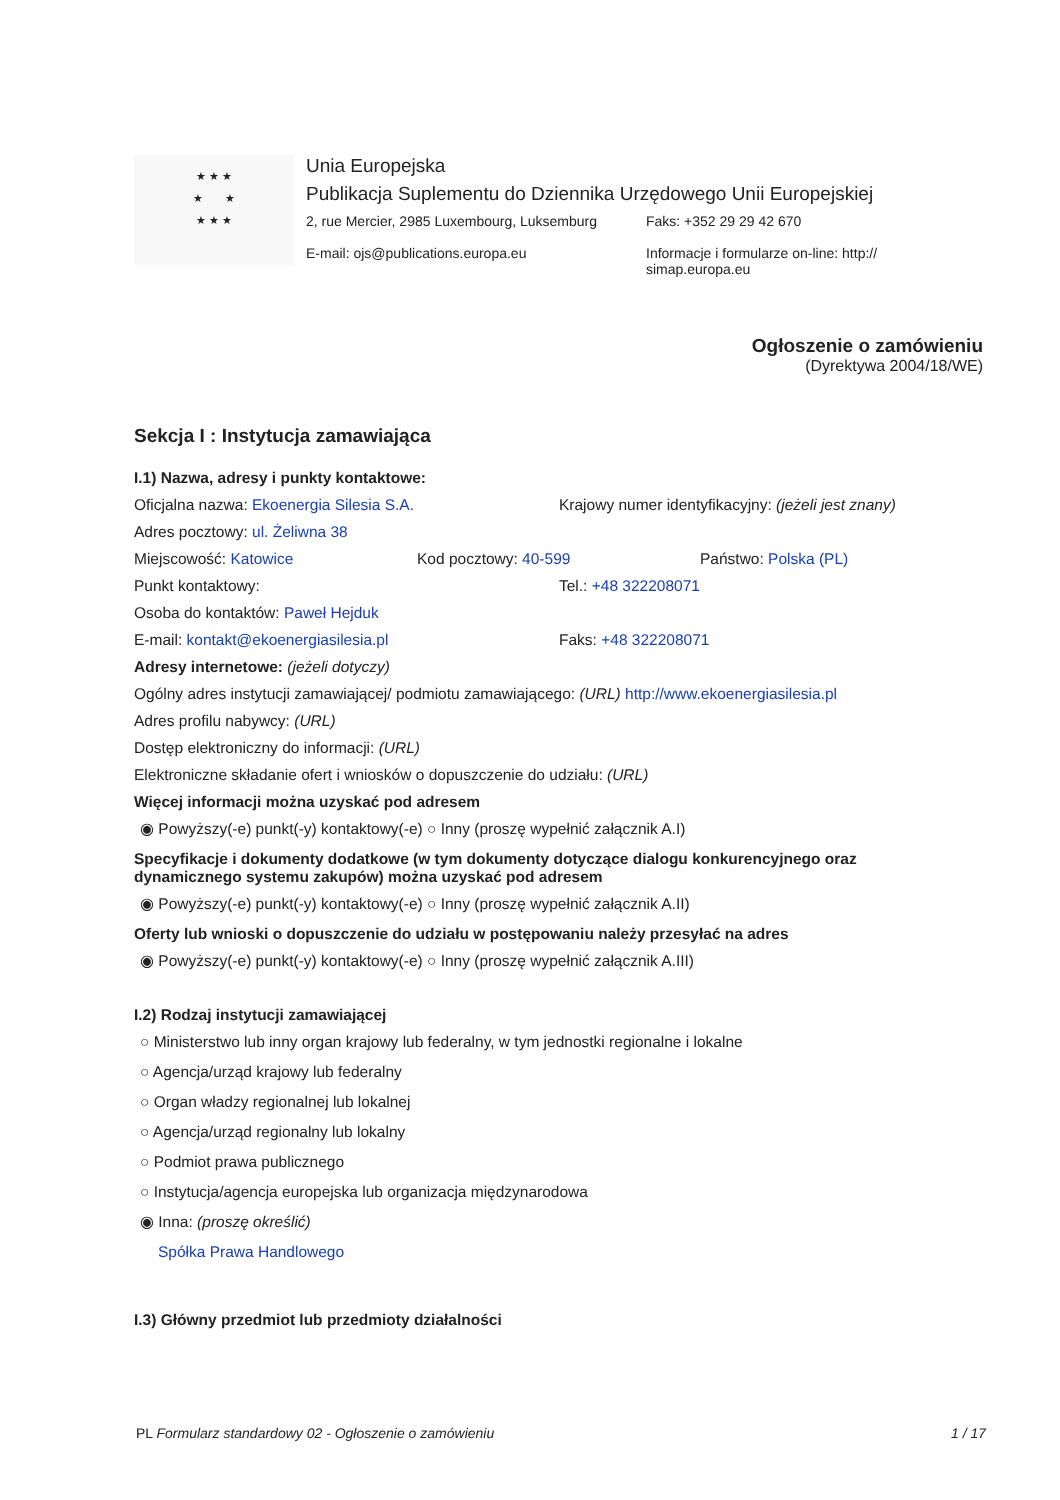★ ★ ★
★ ★
★ ★ ★
Unia Europejska
Publikacja Suplementu do Dziennika Urzędowego Unii Europejskiej
2, rue Mercier, 2985 Luxembourg, Luksemburg
E-mail: ojs@publications.europa.eu
Faks: +352 29 29 42 670
Informacje i formularze on-line: http://
simap.europa.eu
Ogłoszenie o zamówieniu
(Dyrektywa 2004/18/WE)
Sekcja I : Instytucja zamawiająca
I.1) Nazwa, adresy i punkty kontaktowe:
Oficjalna nazwa: Ekoenergia Silesia S.A. Krajowy numer identyfikacyjny: (jeżeli jest znany)
Adres pocztowy: ul. Żeliwna 38
Miejscowość: Katowice Kod pocztowy: 40-599 Państwo: Polska (PL)
Punkt kontaktowy: Tel.: +48 322208071
Osoba do kontaktów: Paweł Hejduk
E-mail: kontakt@ekoenergiasilesia.pl Faks: +48 322208071
Adresy internetowe: (jeżeli dotyczy)
Ogólny adres instytucji zamawiającej/ podmiotu zamawiającego: (URL) http://www.ekoenergiasilesia.pl
Adres profilu nabywcy: (URL)
Dostęp elektroniczny do informacji: (URL)
Elektroniczne składanie ofert i wniosków o dopuszczenie do udziału: (URL)
Więcej informacji można uzyskać pod adresem
◉ Powyższy(-e) punkt(-y) kontaktowy(-e) ○ Inny (proszę wypełnić załącznik A.I)
Specyfikacje i dokumenty dodatkowe (w tym dokumenty dotyczące dialogu konkurencyjnego oraz dynamicznego systemu zakupów) można uzyskać pod adresem
◉ Powyższy(-e) punkt(-y) kontaktowy(-e) ○ Inny (proszę wypełnić załącznik A.II)
Oferty lub wnioski o dopuszczenie do udziału w postępowaniu należy przesyłać na adres
◉ Powyższy(-e) punkt(-y) kontaktowy(-e) ○ Inny (proszę wypełnić załącznik A.III)
I.2) Rodzaj instytucji zamawiającej
○ Ministerstwo lub inny organ krajowy lub federalny, w tym jednostki regionalne i lokalne
○ Agencja/urząd krajowy lub federalny
○ Organ władzy regionalnej lub lokalnej
○ Agencja/urząd regionalny lub lokalny
○ Podmiot prawa publicznego
○ Instytucja/agencja europejska lub organizacja międzynarodowa
◉ Inna: (proszę określić)
Spółka Prawa Handlowego
I.3) Główny przedmiot lub przedmioty działalności
PL Formularz standardowy 02 - Ogłoszenie o zamówieniu
1 / 17